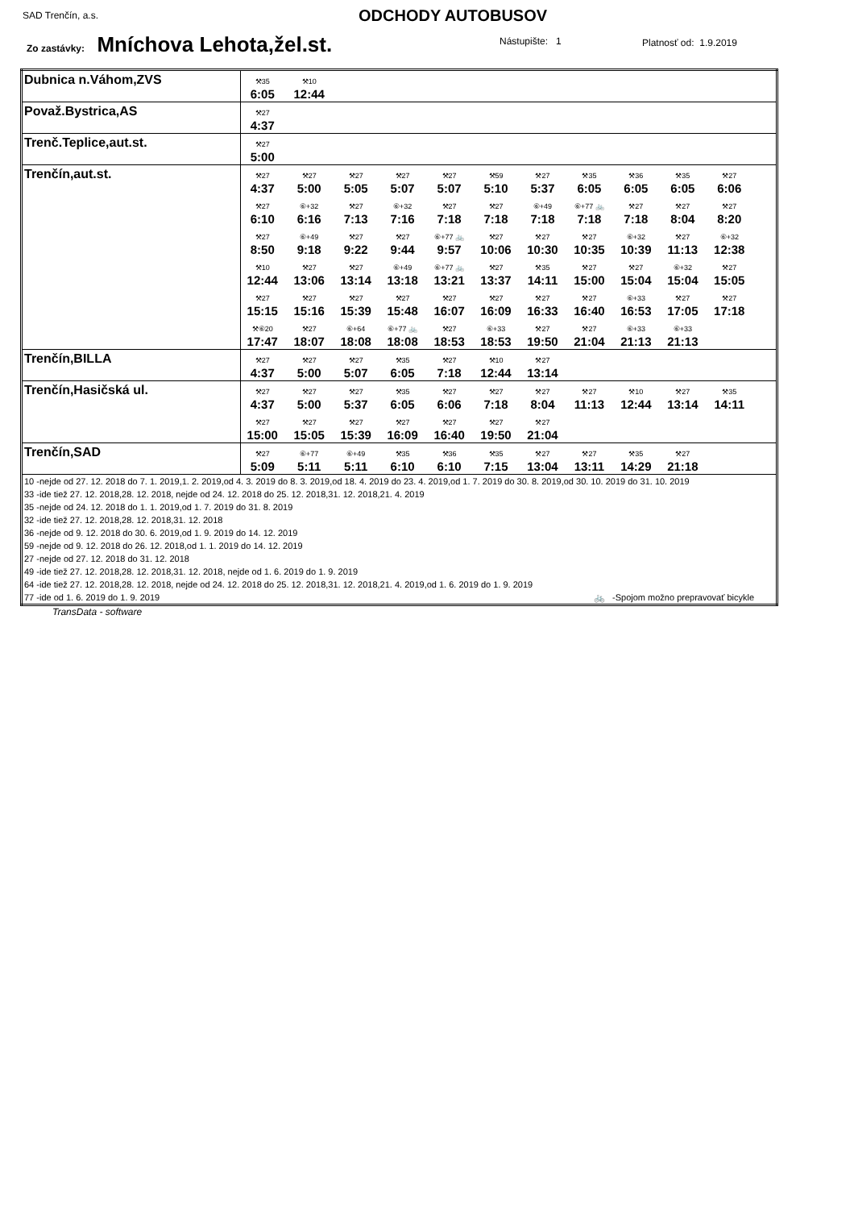SAD Trenčín, a.s. ODCHODY AUTOBUSOV
Zo zastávky: Mníchova Lehota,žel.st.
Nástupište: 1 Platnosť od: 1.9.2019
| Dubnica n.Váhom,ZVS | ⚒35 6:05 ⚒10 12:44 |
| Považ.Bystrica,AS | ⚒27 4:37 |
| Trenč.Teplice,aut.st. | ⚒27 5:00 |
| Trenčín,aut.st. | ⚒27 4:37 ⚒27 5:00 ⚒27 5:05 ⚒27 5:07 ⚒27 5:07 ⚒59 5:10 ⚒27 5:37 ⚒35 6:05 ⚒36 6:05 ⚒35 6:05 ⚒27 6:06 ⚒27 6:10 ⑥+32 6:16 ⚒27 7:13 ⑥+32 7:16 ⚒27 7:18 ⚒27 7:18 ⑥+49 7:18 ⑥+77 🚲 7:18 ⚒27 7:18 ⚒27 8:04 ⚒27 8:20 ⚒27 8:50 ⑥+49 9:18 ⚒27 9:22 ⚒27 9:44 ⑥+77 🚲 9:57 ⚒27 10:06 ⚒27 10:30 ⚒27 10:35 ⑥+32 10:39 ⚒27 11:13 ⑥+32 12:38 ⚒10 12:44 ⚒27 13:06 ⚒27 13:14 ⑥+49 13:18 ⑥+77 🚲 13:21 ⚒27 13:37 ⚒35 14:11 ⚒27 15:00 ⚒27 15:04 ⑥+32 15:04 ⚒27 15:05 ⚒27 15:15 ⚒27 15:16 ⚒27 15:39 ⚒27 15:48 ⚒27 16:07 ⚒27 16:09 ⚒27 16:33 ⚒27 16:40 ⑥+33 16:53 ⚒27 17:05 ⚒27 17:18 ⚒⑥20 17:47 ⚒27 18:07 ⑥+64 18:08 ⑥+77 🚲 18:08 ⚒27 18:53 ⑥+33 18:53 ⚒27 19:50 ⚒27 21:04 ⑥+33 21:13 ⑥+33 21:13 |
| Trenčín,BILLA | ⚒27 4:37 ⚒27 5:00 ⚒27 5:07 ⚒35 6:05 ⚒27 7:18 ⚒10 12:44 ⚒27 13:14 |
| Trenčín,Hasičská ul. | ⚒27 4:37 ⚒27 5:00 ⚒27 5:37 ⚒35 6:05 ⚒27 6:06 ⚒27 7:18 ⚒27 8:04 ⚒27 11:13 ⚒10 12:44 ⚒27 13:14 ⚒35 14:11 ⚒27 15:00 ⚒27 15:05 ⚒27 15:39 ⚒27 16:09 ⚒27 16:40 ⚒27 19:50 ⚒27 21:04 |
| Trenčín,SAD | ⚒27 5:09 ⑥+77 5:11 ⑥+49 5:11 ⚒35 6:10 ⚒36 6:10 ⚒35 7:15 ⚒27 13:04 ⚒27 13:11 ⚒35 14:29 ⚒27 21:18 |
| 10 -nejde od 27. 12. 2018 do 7. 1. 2019,1. 2. 2019,od 4. 3. 2019 do 8. 3. 2019,od 18. 4. 2019 do 23. 4. 2019,od 1. 7. 2019 do 30. 8. 2019,od 30. 10. 2019 do 31. 10. 2019 33 -ide tiež 27. 12. 2018,28. 12. 2018, nejde od 24. 12. 2018 do 25. 12. 2018,31. 12. 2018,21. 4. 2019 35 -nejde od 24. 12. 2018 do 1. 1. 2019,od 1. 7. 2019 do 31. 8. 2019 32 -ide tiež 27. 12. 2018,28. 12. 2018,31. 12. 2018 36 -nejde od 9. 12. 2018 do 30. 6. 2019,od 1. 9. 2019 do 14. 12. 2019 59 -nejde od 9. 12. 2018 do 26. 12. 2018,od 1. 1. 2019 do 14. 12. 2019 27 -nejde od 27. 12. 2018 do 31. 12. 2018 49 -ide tiež 27. 12. 2018,28. 12. 2018,31. 12. 2018, nejde od 1. 6. 2019 do 1. 9. 2019 64 -ide tiež 27. 12. 2018,28. 12. 2018, nejde od 24. 12. 2018 do 25. 12. 2018,31. 12. 2018,21. 4. 2019,od 1. 6. 2019 do 1. 9. 2019 77 -ide od 1. 6. 2019 do 1. 9. 2019 🚲 -Spojom možno prepravovať bicykle | |
TransData - software